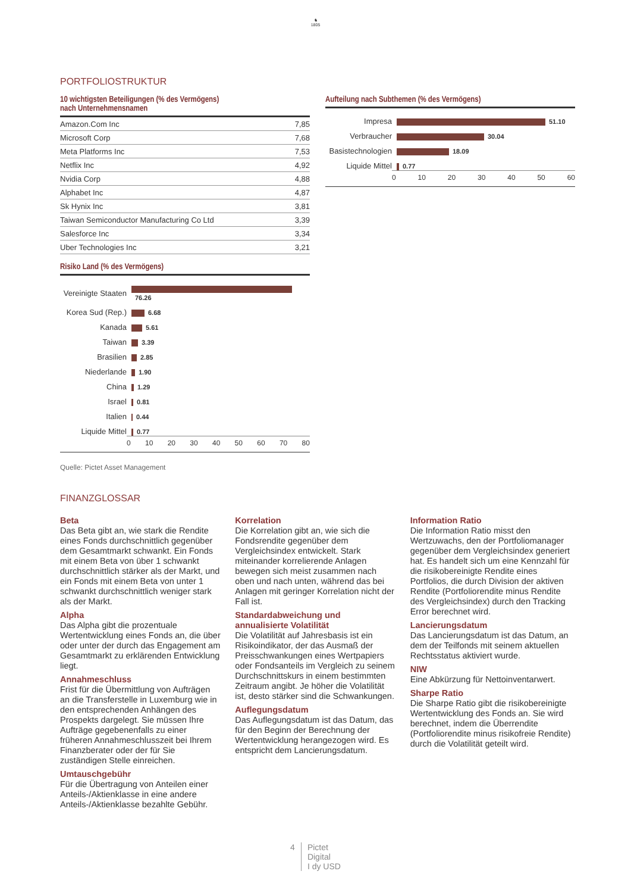♞
1805
PORTFOLIOSTRUKTUR
10 wichtigsten Beteiligungen (% des Vermögens)
nach Unternehmensnamen
| Amazon.Com Inc | 7,85 |
| Microsoft Corp | 7,68 |
| Meta Platforms Inc | 7,53 |
| Netflix Inc | 4,92 |
| Nvidia Corp | 4,88 |
| Alphabet Inc | 4,87 |
| Sk Hynix Inc | 3,81 |
| Taiwan Semiconductor Manufacturing Co Ltd | 3,39 |
| Salesforce Inc | 3,34 |
| Uber Technologies Inc | 3,21 |
Risiko Land (% des Vermögens)
Vereinigte Staaten
76.26
Korea Sud (Rep.)
6.68
Kanada
5.61
Taiwan
3.39
Brasilien
2.85
Niederlande
1.90
China
1.29
Israel
0.81
Italien
0.44
Liquide Mittel
0.77
0 10 20 30 40 50 60 70 80
Quelle: Pictet Asset Management
Aufteilung nach Subthemen (% des Vermögens)
Impresa
51.10
Verbraucher
30.04
Basistechnologien
18.09
Liquide Mittel
0.77
0 10 20 30 40 50 60
FINANZGLOSSAR
Beta
Das Beta gibt an, wie stark die Rendite eines Fonds durchschnittlich gegenüber dem Gesamtmarkt schwankt. Ein Fonds mit einem Beta von über 1 schwankt durchschnittlich stärker als der Markt, und ein Fonds mit einem Beta von unter 1 schwankt durchschnittlich weniger stark als der Markt.
Alpha
Das Alpha gibt die prozentuale Wertentwicklung eines Fonds an, die über oder unter der durch das Engagement am Gesamtmarkt zu erklärenden Entwicklung liegt.
Annahmeschluss
Frist für die Übermittlung von Aufträgen an die Transferstelle in Luxemburg wie in den entsprechenden Anhängen des Prospekts dargelegt. Sie müssen Ihre Aufträge gegebenenfalls zu einer früheren Annahmeschlusszeit bei Ihrem Finanzberater oder der für Sie zuständigen Stelle einreichen.
Umtauschgebühr
Für die Übertragung von Anteilen einer Anteils-/Aktienklasse in eine andere Anteils-/Aktienklasse bezahlte Gebühr.
Korrelation
Die Korrelation gibt an, wie sich die Fondsrendite gegenüber dem Vergleichsindex entwickelt. Stark miteinander korrelierende Anlagen bewegen sich meist zusammen nach oben und nach unten, während das bei Anlagen mit geringer Korrelation nicht der Fall ist.
Standardabweichung und annualisierte Volatilität
Die Volatilität auf Jahresbasis ist ein Risikoindikator, der das Ausmaß der Preisschwankungen eines Wertpapiers oder Fondsanteils im Vergleich zu seinem Durchschnittskurs in einem bestimmten Zeitraum angibt. Je höher die Volatilität ist, desto stärker sind die Schwankungen.
Auflegungsdatum
Das Auflegungsdatum ist das Datum, das für den Beginn der Berechnung der Wertentwicklung herangezogen wird. Es entspricht dem Lancierungsdatum.
Information Ratio
Die Information Ratio misst den Wertzuwachs, den der Portfoliomanager gegenüber dem Vergleichsindex generiert hat. Es handelt sich um eine Kennzahl für die risikobereinigte Rendite eines Portfolios, die durch Division der aktiven Rendite (Portfoliorendite minus Rendite des Vergleichsindex) durch den Tracking Error berechnet wird.
Lancierungsdatum
Das Lancierungsdatum ist das Datum, an dem der Teilfonds mit seinem aktuellen Rechtsstatus aktiviert wurde.
NIW
Eine Abkürzung für Nettoinventarwert.
Sharpe Ratio
Die Sharpe Ratio gibt die risikobereinigte Wertentwicklung des Fonds an. Sie wird berechnet, indem die Überrendite (Portfoliorendite minus risikofreie Rendite) durch die Volatilität geteilt wird.
4 Pictet
Digital
I dy USD